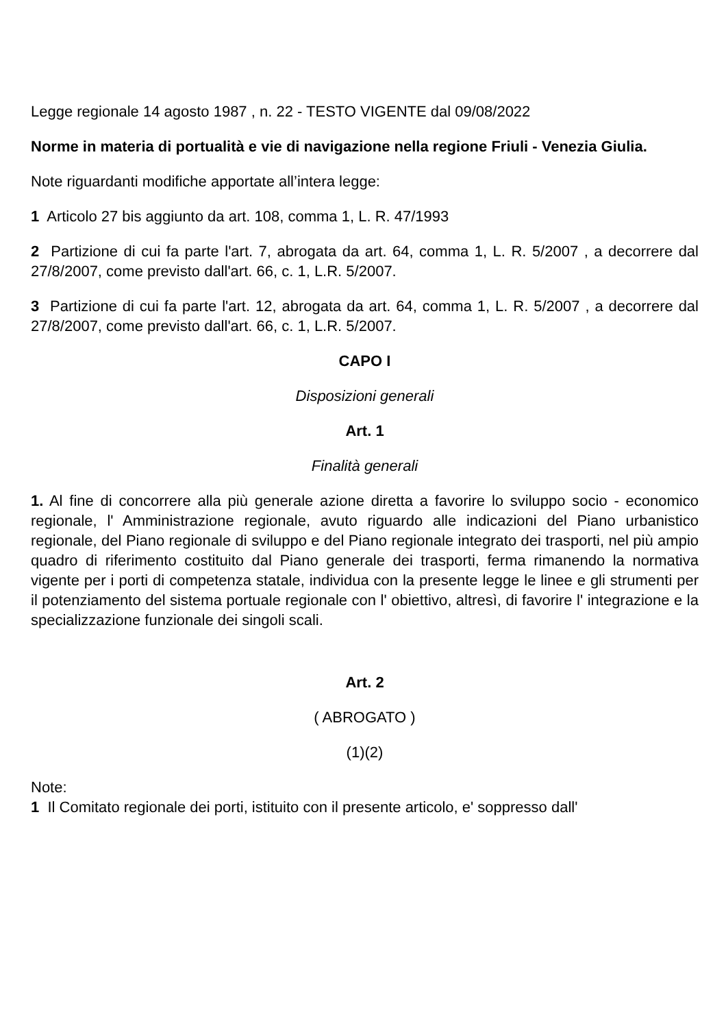Legge regionale 14 agosto 1987 , n. 22 - TESTO VIGENTE dal 09/08/2022
Norme in materia di portualità e vie di navigazione nella regione Friuli - Venezia Giulia.
Note riguardanti modifiche apportate all’intera legge:
1 Articolo 27 bis aggiunto da art. 108, comma 1, L. R. 47/1993
2 Partizione di cui fa parte l'art. 7, abrogata da art. 64, comma 1, L. R. 5/2007 , a decorrere dal 27/8/2007, come previsto dall'art. 66, c. 1, L.R. 5/2007.
3 Partizione di cui fa parte l'art. 12, abrogata da art. 64, comma 1, L. R. 5/2007 , a decorrere dal 27/8/2007, come previsto dall'art. 66, c. 1, L.R. 5/2007.
CAPO I
Disposizioni generali
Art. 1
Finalità generali
1. Al fine di concorrere alla più generale azione diretta a favorire lo sviluppo socio - economico regionale, l' Amministrazione regionale, avuto riguardo alle indicazioni del Piano urbanistico regionale, del Piano regionale di sviluppo e del Piano regionale integrato dei trasporti, nel più ampio quadro di riferimento costituito dal Piano generale dei trasporti, ferma rimanendo la normativa vigente per i porti di competenza statale, individua con la presente legge le linee e gli strumenti per il potenziamento del sistema portuale regionale con l' obiettivo, altresì, di favorire l' integrazione e la specializzazione funzionale dei singoli scali.
Art. 2
( ABROGATO )
(1)(2)
Note:
1 Il Comitato regionale dei porti, istituito con il presente articolo, e' soppresso dall'